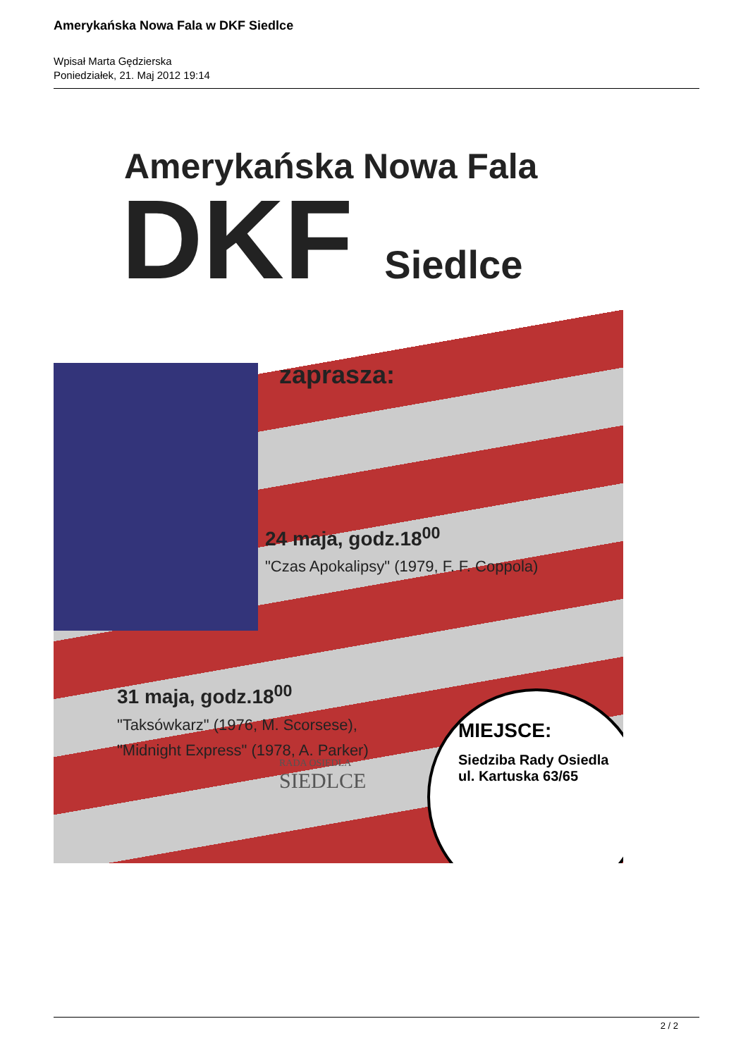Amerykańska Nowa Fala w DKF Siedlce
Wpisał Marta Gędzierska
Poniedziałek, 21. Maj 2012 19:14
Amerykańska Nowa Fala
DKF Siedlce
zaprasza:
24 maja, godz.18<sup>00</sup>
"Czas Apokalipsy" (1979, F. F. Coppola)
31 maja, godz.18<sup>00</sup>
"Taksówkarz" (1976, M. Scorsese),
"Midnight Express" (1978, A. Parker)
MIEJSCE:
Siedziba Rady Osiedla
ul. Kartuska 63/65
RADA OSIEDLA
SIEDLCE
2 / 2